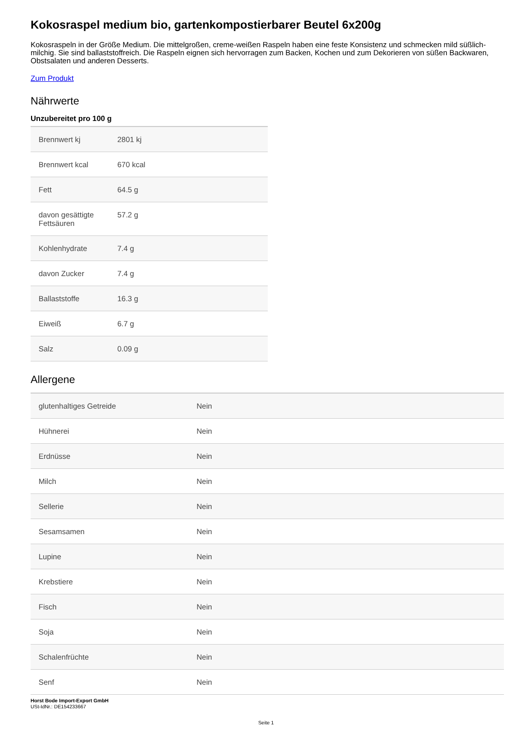Kokosraspel medium bio, gartenkompostierbarer Beutel 6x200g
Kokosraspeln in der Größe Medium. Die mittelgroßen, creme-weißen Raspeln haben eine feste Konsistenz und schmecken mild süßlich-milchig. Sie sind ballaststoffreich. Die Raspeln eignen sich hervorragen zum Backen, Kochen und zum Dekorieren von süßen Backwaren, Obstsalaten und anderen Desserts.
Zum Produkt
Nährwerte
Unzubereitet pro 100 g
| Brennwert kj | 2801 kj |
| Brennwert kcal | 670 kcal |
| Fett | 64.5 g |
| davon gesättigte Fettsäuren | 57.2 g |
| Kohlenhydrate | 7.4 g |
| davon Zucker | 7.4 g |
| Ballaststoffe | 16.3 g |
| Eiweiß | 6.7 g |
| Salz | 0.09 g |
Allergene
| glutenhaltiges Getreide | Nein |
| Hühnerei | Nein |
| Erdnüsse | Nein |
| Milch | Nein |
| Sellerie | Nein |
| Sesamsamen | Nein |
| Lupine | Nein |
| Krebstiere | Nein |
| Fisch | Nein |
| Soja | Nein |
| Schalenfrüchte | Nein |
| Senf | Nein |
Horst Bode Import-Export GmbH
USt-IdNr.: DE154233667
Seite 1